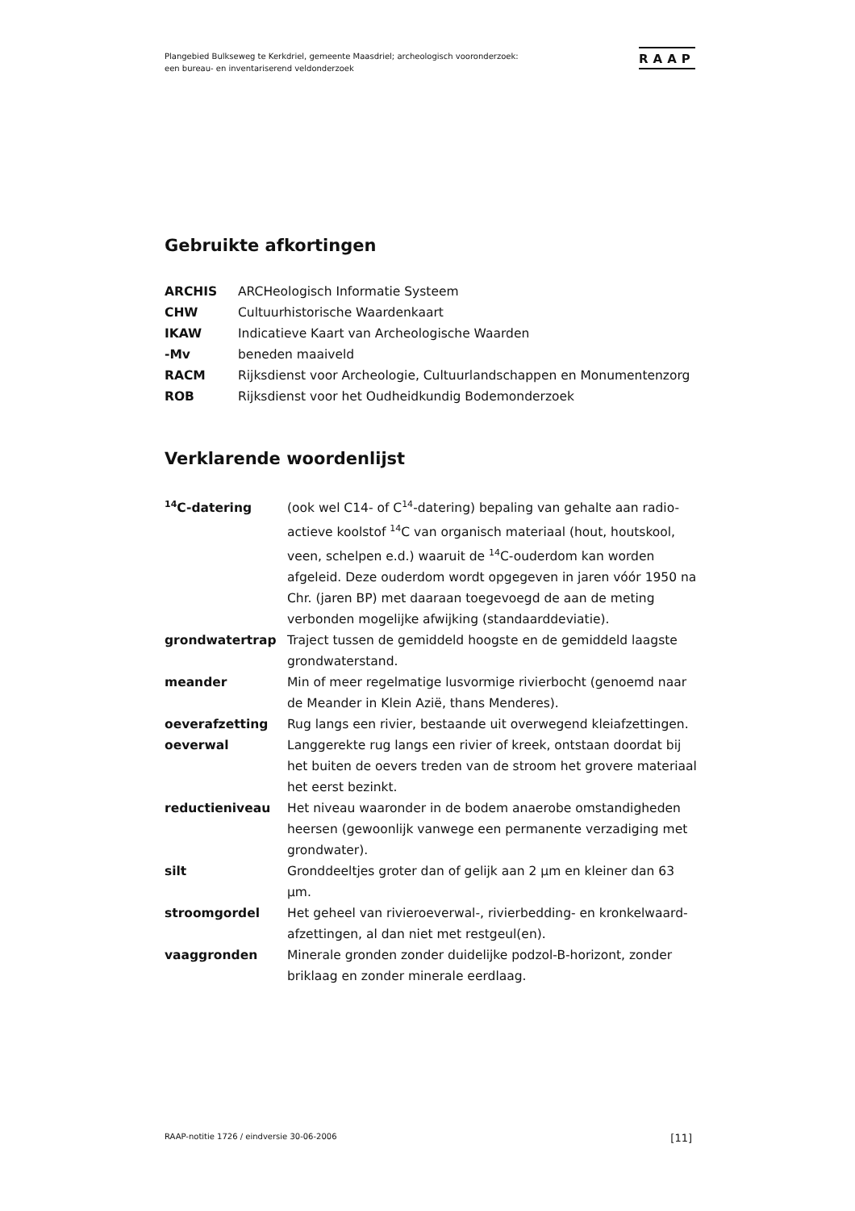Plangebied Bulkseweg te Kerkdriel, gemeente Maasdriel; archeologisch vooronderzoek:
een bureau- en inventariserend veldonderzoek
RAAP
Gebruikte afkortingen
| ARCHIS | ARCHeologisch Informatie Systeem |
| CHW | Cultuurhistorische Waardenkaart |
| IKAW | Indicatieve Kaart van Archeologische Waarden |
| -Mv | beneden maaiveld |
| RACM | Rijksdienst voor Archeologie, Cultuurlandschappen en Monumentenzorg |
| ROB | Rijksdienst voor het Oudheidkundig Bodemonderzoek |
Verklarende woordenlijst
| <sup>14</sup>C-datering | (ook wel C14- of C<sup>14</sup>-datering) bepaling van gehalte aan radio-actieve koolstof <sup>14</sup>C van organisch materiaal (hout, houtskool, veen, schelpen e.d.) waaruit de <sup>14</sup>C-ouderdom kan worden afgeleid. Deze ouderdom wordt opgegeven in jaren vóór 1950 na Chr. (jaren BP) met daaraan toegevoegd de aan de meting verbonden mogelijke afwijking (standaarddeviatie). |
| grondwatertrap | Traject tussen de gemiddeld hoogste en de gemiddeld laagste grondwaterstand. |
| meander | Min of meer regelmatige lusvormige rivierbocht (genoemd naar de Meander in Klein Azië, thans Menderes). |
| oeverafzetting | Rug langs een rivier, bestaande uit overwegend kleiafzettingen. |
| oeverwal | Langgerekte rug langs een rivier of kreek, ontstaan doordat bij het buiten de oevers treden van de stroom het grovere materiaal het eerst bezinkt. |
| reductieniveau | Het niveau waaronder in de bodem anaerobe omstandigheden heersen (gewoonlijk vanwege een permanente verzadiging met grondwater). |
| silt | Gronddeeltjes groter dan of gelijk aan 2 µm en kleiner dan 63 µm. |
| stroomgordel | Het geheel van rivieroeverwal-, rivierbedding- en kronkelwaard-afzettingen, al dan niet met restgeul(en). |
| vaaggronden | Minerale gronden zonder duidelijke podzol-B-horizont, zonder briklaag en zonder minerale eerdlaag. |
RAAP-notitie 1726 / eindversie 30-06-2006 [11]